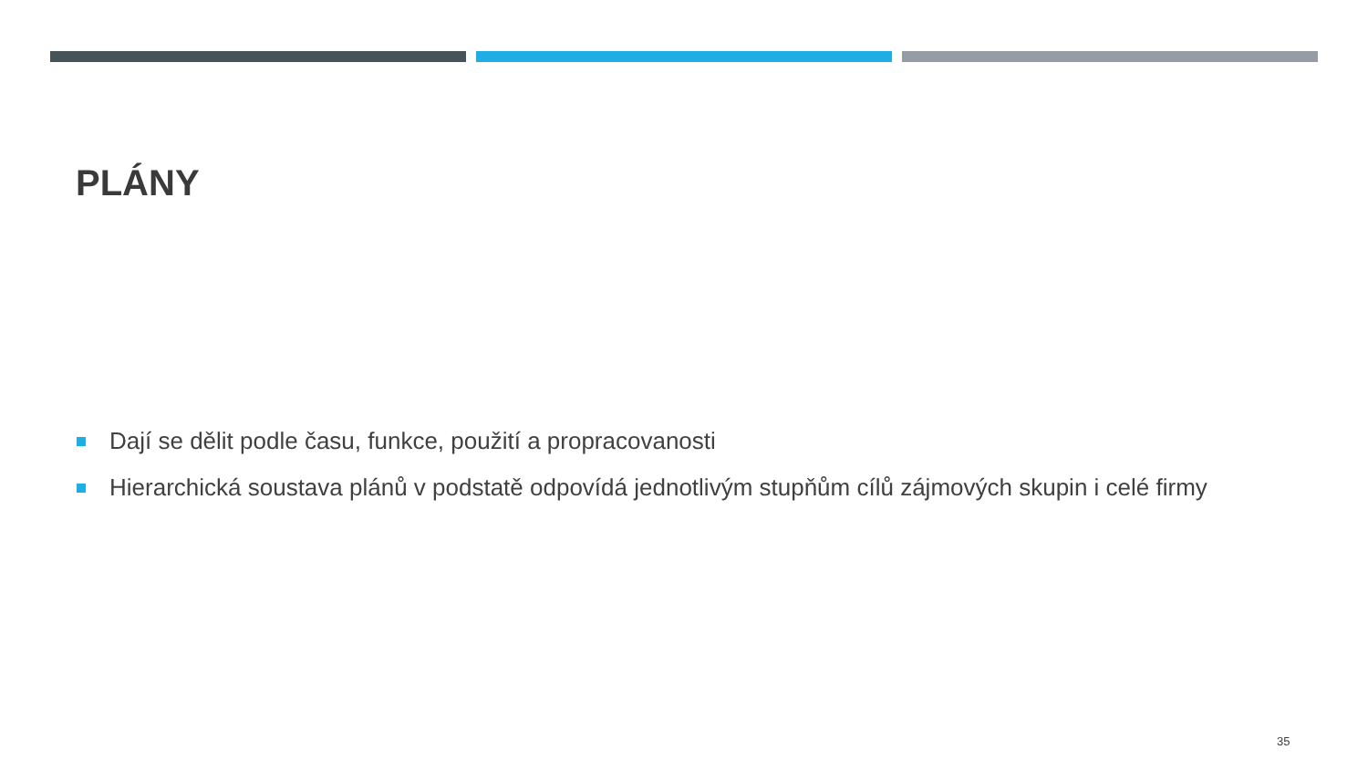PLÁNY
Dají se dělit podle času, funkce, použití a propracovanosti
Hierarchická soustava plánů v podstatě odpovídá jednotlivým stupňům cílů zájmových skupin i celé firmy
35